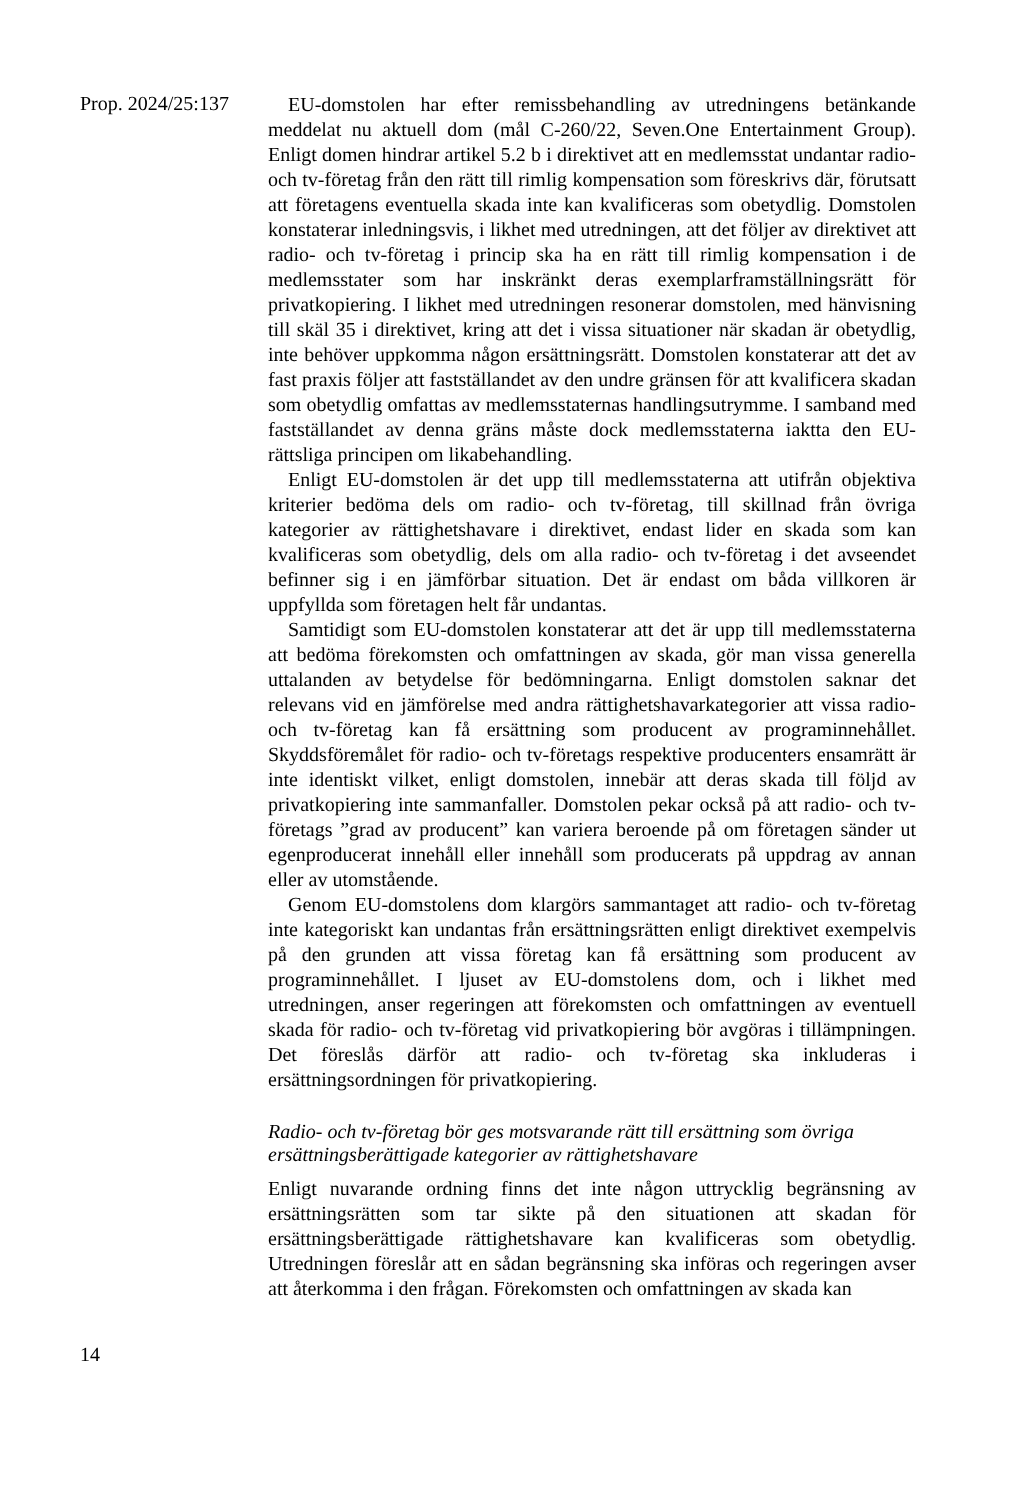Prop. 2024/25:137
EU-domstolen har efter remissbehandling av utredningens betänkande meddelat nu aktuell dom (mål C-260/22, Seven.One Entertainment Group). Enligt domen hindrar artikel 5.2 b i direktivet att en medlemsstat undantar radio- och tv-företag från den rätt till rimlig kompensation som föreskrivs där, förutsatt att företagens eventuella skada inte kan kvalificeras som obetydlig. Domstolen konstaterar inledningsvis, i likhet med utredningen, att det följer av direktivet att radio- och tv-företag i princip ska ha en rätt till rimlig kompensation i de medlemsstater som har inskränkt deras exemplarframställningsrätt för privatkopiering. I likhet med utredningen resonerar domstolen, med hänvisning till skäl 35 i direktivet, kring att det i vissa situationer när skadan är obetydlig, inte behöver uppkomma någon ersättningsrätt. Domstolen konstaterar att det av fast praxis följer att fastställandet av den undre gränsen för att kvalificera skadan som obetydlig omfattas av medlemsstaternas handlingsutrymme. I samband med fastställandet av denna gräns måste dock medlemsstaterna iaktta den EU-rättsliga principen om likabehandling.
Enligt EU-domstolen är det upp till medlemsstaterna att utifrån objektiva kriterier bedöma dels om radio- och tv-företag, till skillnad från övriga kategorier av rättighetshavare i direktivet, endast lider en skada som kan kvalificeras som obetydlig, dels om alla radio- och tv-företag i det avseendet befinner sig i en jämförbar situation. Det är endast om båda villkoren är uppfyllda som företagen helt får undantas.
Samtidigt som EU-domstolen konstaterar att det är upp till medlemsstaterna att bedöma förekomsten och omfattningen av skada, gör man vissa generella uttalanden av betydelse för bedömningarna. Enligt domstolen saknar det relevans vid en jämförelse med andra rättighetshavarkategorier att vissa radio- och tv-företag kan få ersättning som producent av programinnehållet. Skyddsföremålet för radio- och tv-företags respektive producenters ensamrätt är inte identiskt vilket, enligt domstolen, innebär att deras skada till följd av privatkopiering inte sammanfaller. Domstolen pekar också på att radio- och tv-företags ”grad av producent” kan variera beroende på om företagen sänder ut egenproducerat innehåll eller innehåll som producerats på uppdrag av annan eller av utomstående.
Genom EU-domstolens dom klargörs sammantaget att radio- och tv-företag inte kategoriskt kan undantas från ersättningsrätten enligt direktivet exempelvis på den grunden att vissa företag kan få ersättning som producent av programinnehållet. I ljuset av EU-domstolens dom, och i likhet med utredningen, anser regeringen att förekomsten och omfattningen av eventuell skada för radio- och tv-företag vid privatkopiering bör avgöras i tillämpningen. Det föreslås därför att radio- och tv-företag ska inkluderas i ersättningsordningen för privatkopiering.
Radio- och tv-företag bör ges motsvarande rätt till ersättning som övriga ersättningsberättigade kategorier av rättighetshavare
Enligt nuvarande ordning finns det inte någon uttrycklig begränsning av ersättningsrätten som tar sikte på den situationen att skadan för ersättningsberättigade rättighetshavare kan kvalificeras som obetydlig. Utredningen föreslår att en sådan begränsning ska införas och regeringen avser att återkomma i den frågan. Förekomsten och omfattningen av skada kan
14